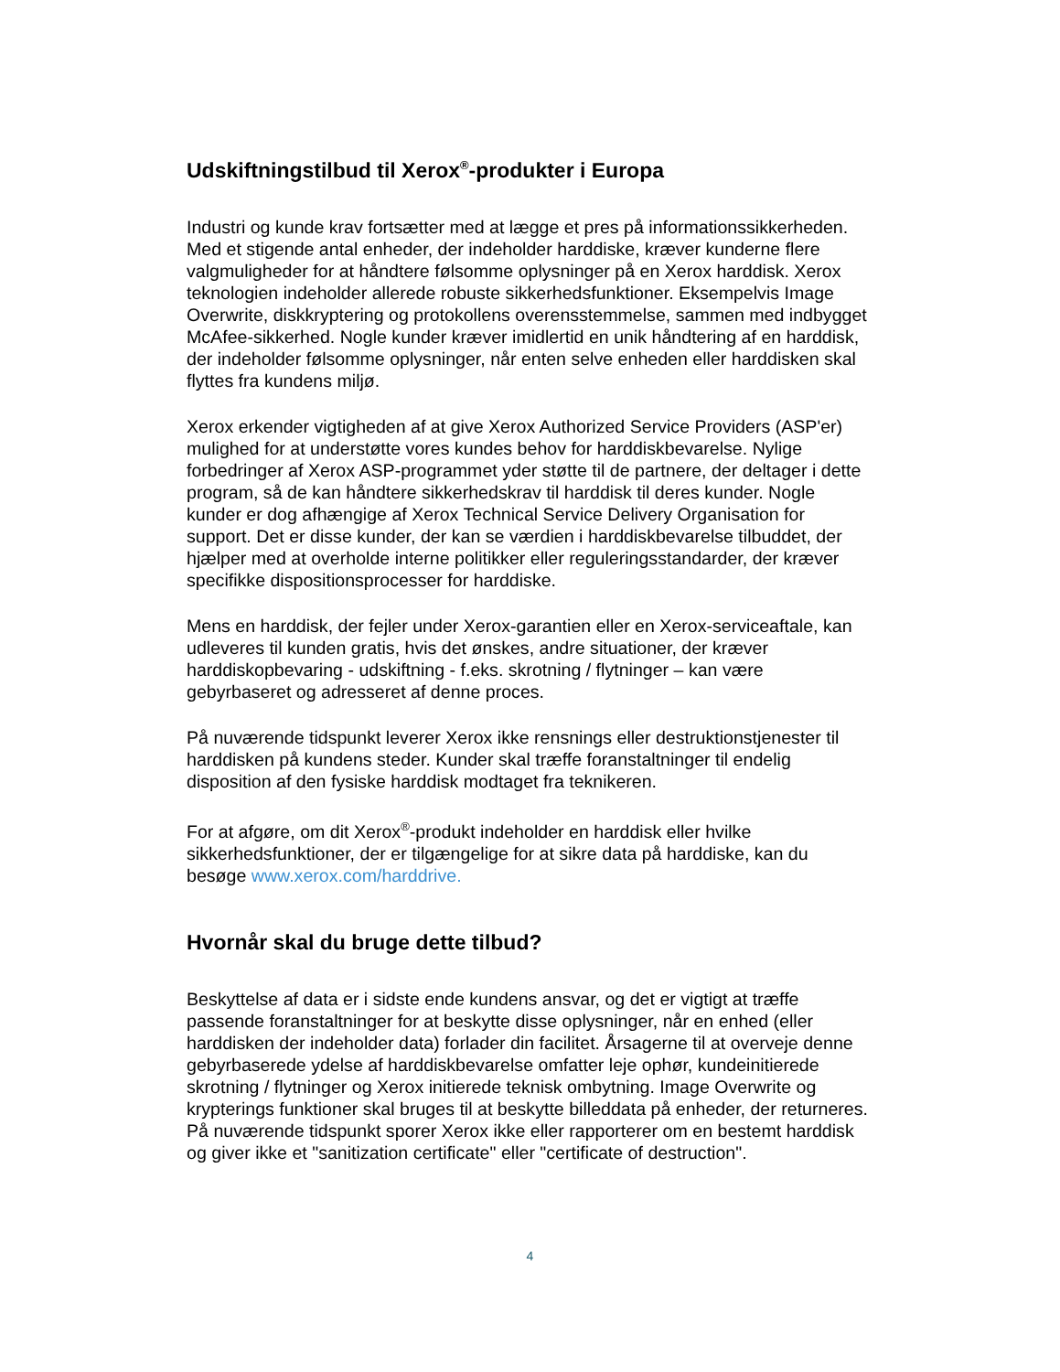Udskiftningstilbud til Xerox<sup>®</sup>-produkter i Europa
Industri og kunde krav fortsætter med at lægge et pres på informationssikkerheden. Med et stigende antal enheder, der indeholder harddiske, kræver kunderne flere valgmuligheder for at håndtere følsomme oplysninger på en Xerox harddisk. Xerox teknologien indeholder allerede robuste sikkerhedsfunktioner. Eksempelvis Image Overwrite, diskkryptering og protokollens overensstemmelse, sammen med indbygget McAfee-sikkerhed. Nogle kunder kræver imidlertid en unik håndtering af en harddisk, der indeholder følsomme oplysninger, når enten selve enheden eller harddisken skal flyttes fra kundens miljø.
Xerox erkender vigtigheden af at give Xerox Authorized Service Providers (ASP'er) mulighed for at understøtte vores kundes behov for harddiskbevarelse. Nylige forbedringer af Xerox ASP-programmet yder støtte til de partnere, der deltager i dette program, så de kan håndtere sikkerhedskrav til harddisk til deres kunder. Nogle kunder er dog afhængige af Xerox Technical Service Delivery Organisation for support. Det er disse kunder, der kan se værdien i harddiskbevarelse tilbuddet, der hjælper med at overholde interne politikker eller reguleringsstandarder, der kræver specifikke dispositionsprocesser for harddiske.
Mens en harddisk, der fejler under Xerox-garantien eller en Xerox-serviceaftale, kan udleveres til kunden gratis, hvis det ønskes, andre situationer, der kræver harddiskopbevaring - udskiftning - f.eks. skrotning / flytninger – kan være gebyrbaseret og adresseret af denne proces.
På nuværende tidspunkt leverer Xerox ikke rensnings eller destruktionstjenester til harddisken på kundens steder. Kunder skal træffe foranstaltninger til endelig disposition af den fysiske harddisk modtaget fra teknikeren.
For at afgøre, om dit Xerox<sup>®</sup>-produkt indeholder en harddisk eller hvilke sikkerhedsfunktioner, der er tilgængelige for at sikre data på harddiske, kan du besøge www.xerox.com/harddrive.
Hvornår skal du bruge dette tilbud?
Beskyttelse af data er i sidste ende kundens ansvar, og det er vigtigt at træffe passende foranstaltninger for at beskytte disse oplysninger, når en enhed (eller harddisken der indeholder data) forlader din facilitet. Årsagerne til at overveje denne gebyrbaserede ydelse af harddiskbevarelse omfatter leje ophør, kundeinitierede skrotning / flytninger og Xerox initierede teknisk ombytning. Image Overwrite og krypterings funktioner skal bruges til at beskytte billeddata på enheder, der returneres. På nuværende tidspunkt sporer Xerox ikke eller rapporterer om en bestemt harddisk og giver ikke et "sanitization certificate" eller "certificate of destruction".
4